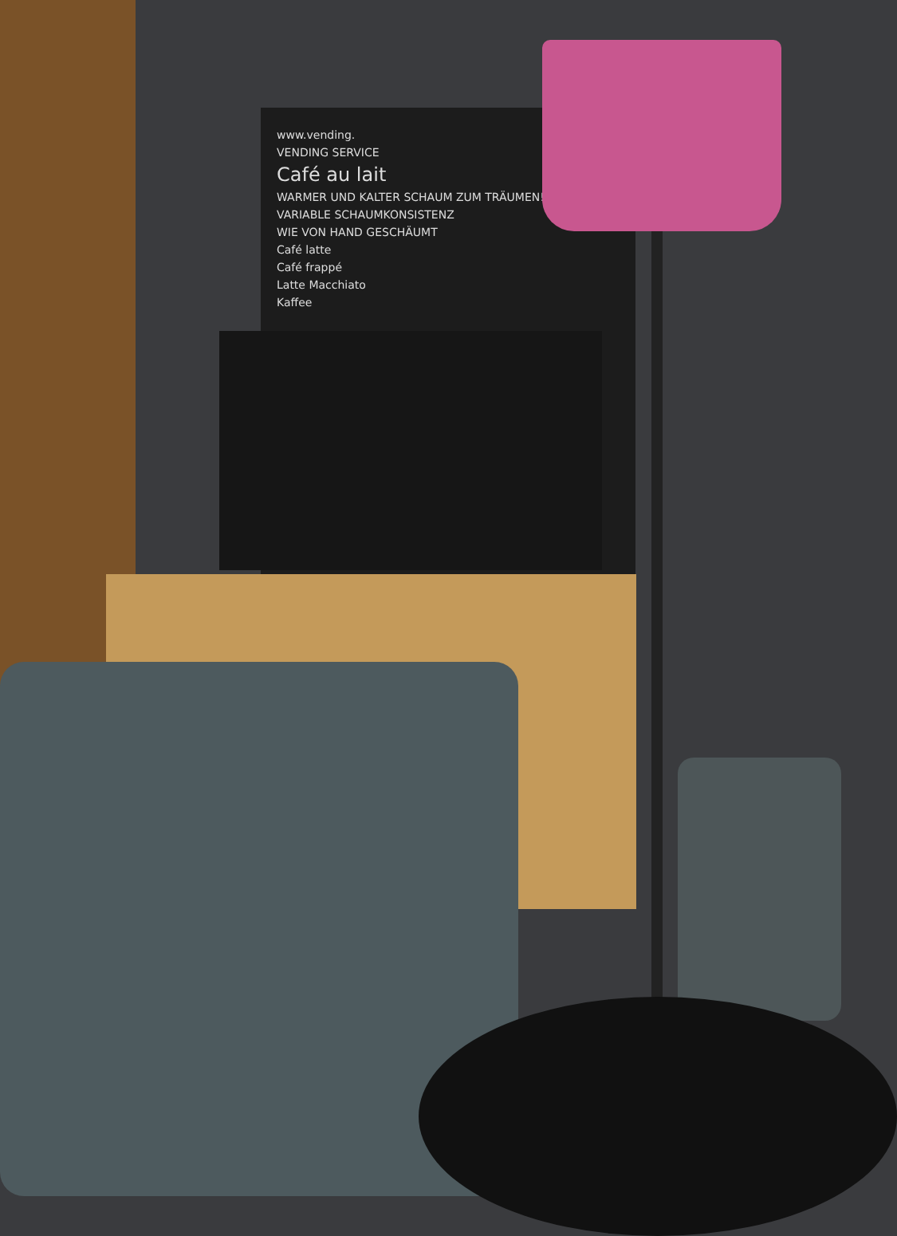www.vending.
VENDING SERVICE
Café au lait
WARMER UND KALTER SCHAUM ZUM TRÄUMEN!
VARIABLE SCHAUMKONSISTENZ
WIE VON HAND GESCHÄUMT
Café latte
Café frappé
Latte Macchiato
Kaffee